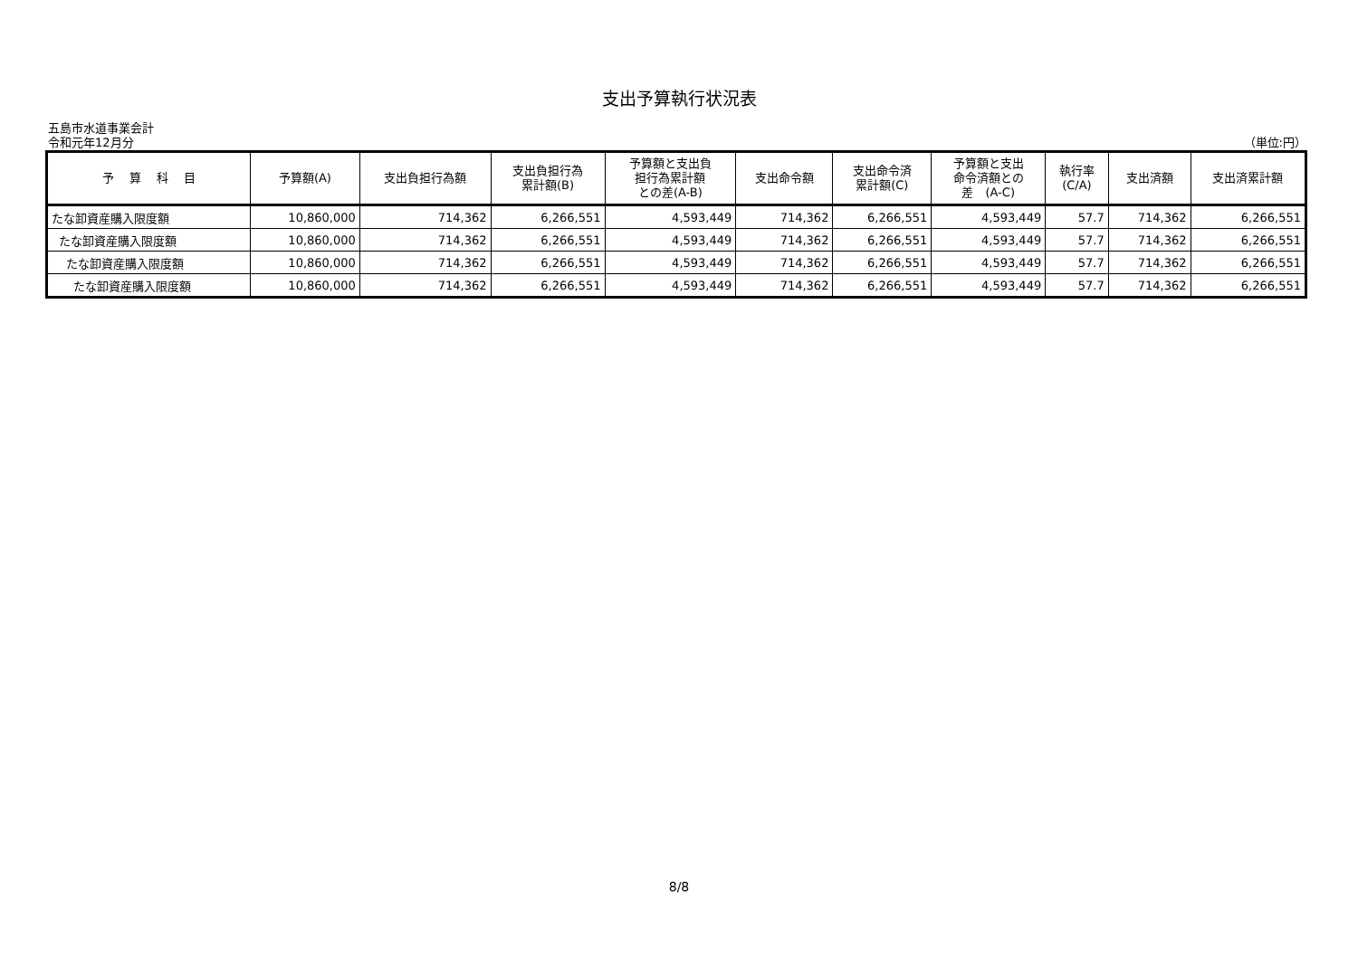支出予算執行状況表
五島市水道事業会計
令和元年12月分 （単位:円）
| 予 算 科 目 | 予算額(A) | 支出負担行為額 | 支出負担行為 累計額(B) | 予算額と支出負 担行為累計額 との差(A-B) | 支出命令額 | 支出命令済 累計額(C) | 予算額と支出 命令済額との 差 (A-C) | 執行率 (C/A) | 支出済額 | 支出済累計額 |
| --- | --- | --- | --- | --- | --- | --- | --- | --- | --- | --- |
| たな卸資産購入限度額 | 10,860,000 | 714,362 | 6,266,551 | 4,593,449 | 714,362 | 6,266,551 | 4,593,449 | 57.7 | 714,362 | 6,266,551 |
| たな卸資産購入限度額 | 10,860,000 | 714,362 | 6,266,551 | 4,593,449 | 714,362 | 6,266,551 | 4,593,449 | 57.7 | 714,362 | 6,266,551 |
| たな卸資産購入限度額 | 10,860,000 | 714,362 | 6,266,551 | 4,593,449 | 714,362 | 6,266,551 | 4,593,449 | 57.7 | 714,362 | 6,266,551 |
| たな卸資産購入限度額 | 10,860,000 | 714,362 | 6,266,551 | 4,593,449 | 714,362 | 6,266,551 | 4,593,449 | 57.7 | 714,362 | 6,266,551 |
8/8